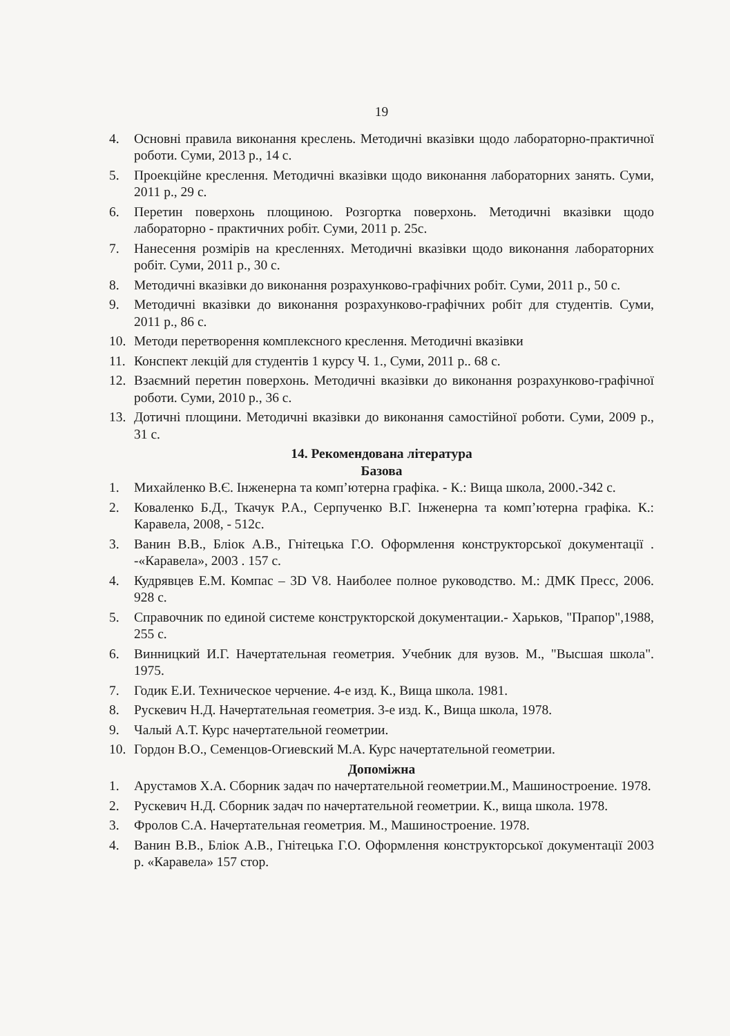19
4. Основні правила виконання креслень. Методичні вказівки щодо лабораторно-практичної роботи. Суми, 2013 р., 14 с.
5. Проекційне креслення. Методичні вказівки щодо виконання лабораторних занять. Суми, 2011 р., 29 с.
6. Перетин поверхонь площиною. Розгортка поверхонь. Методичні вказівки щодо лабораторно - практичних робіт. Суми, 2011 р. 25с.
7. Нанесення розмірів на кресленнях. Методичні вказівки щодо виконання лабораторних робіт. Суми, 2011 р., 30 с.
8. Методичні вказівки до виконання розрахунково-графічних робіт. Суми, 2011 р., 50 с.
9. Методичні вказівки до виконання розрахунково-графічних робіт для студентів. Суми, 2011 р., 86 с.
10. Методи перетворення комплексного креслення. Методичні вказівки
11. Конспект лекцій для студентів 1 курсу Ч. 1., Суми, 2011 р.. 68 с.
12. Взаємний перетин поверхонь. Методичні вказівки до виконання розрахунково-графічної роботи. Суми, 2010 р., 36 с.
13. Дотичні площини. Методичні вказівки до виконання самостійної роботи. Суми, 2009 р., 31 с.
14. Рекомендована література
Базова
1. Михайленко В.Є. Інженерна та комп’ютерна графіка. - К.: Вища школа, 2000.-342 с.
2. Коваленко Б.Д., Ткачук Р.А., Серпученко В.Г. Інженерна та комп’ютерна графіка. К.: Каравела, 2008, - 512с.
3. Ванин В.В., Бліок А.В., Гнітецька Г.О. Оформлення конструкторської документації . -«Каравела», 2003 . 157 с.
4. Кудрявцев Е.М. Компас – 3D V8. Наиболее полное руководство. М.: ДМК Пресс, 2006. 928 с.
5. Справочник по единой системе конструкторской документации.- Харьков, "Прапор",1988, 255 с.
6. Винницкий И.Г. Начертательная геометрия. Учебник для вузов. М., "Высшая школа". 1975.
7. Годик Е.И. Техническое черчение. 4-е изд. К., Вища школа. 1981.
8. Рускевич Н.Д. Начертательная геометрия. 3-е изд. К., Вища школа, 1978.
9. Чалый А.Т. Курс начертательной геометрии.
10. Гордон В.О., Семенцов-Огиевский М.А. Курс начертательной геометрии.
Допоміжна
1. Арустамов Х.А. Сборник задач по начертательной геометрии.М., Машиностроение. 1978.
2. Рускевич Н.Д. Сборник задач по начертательной геометрии. К., вища школа. 1978.
3. Фролов С.А. Начертательная геометрия. М., Машиностроение. 1978.
4. Ванин В.В., Бліок А.В., Гнітецька Г.О. Оформлення конструкторської документації 2003 р. «Каравела» 157 стор.